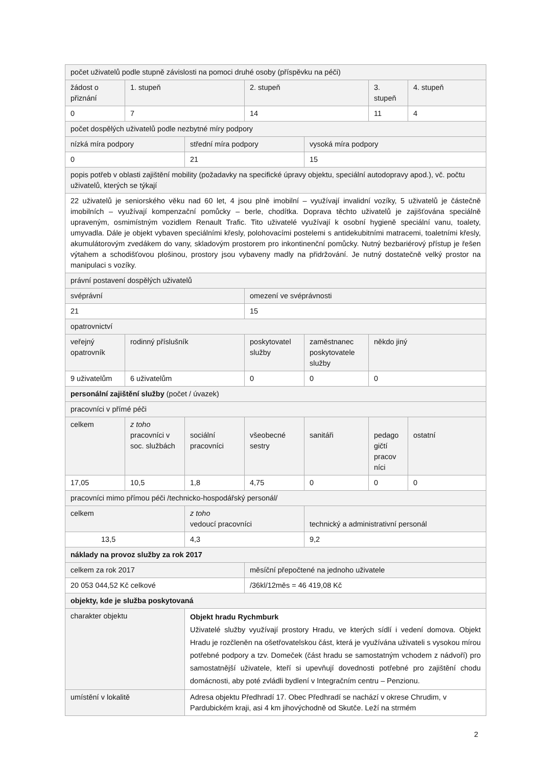| počet uživatelů podle stupně závislosti na pomoci druhé osoby (příspěvku na péči) | | | | | | |
| žádost o přiznání | 1. stupeň | | 2. stupeň | | 3. stupeň | 4. stupeň |
| 0 | 7 | | 14 | | 11 | 4 |
| počet dospělých uživatelů podle nezbytné míry podpory | | | | | | |
| nízká míra podpory | | střední míra podpory | | vysoká míra podpory | | |
| 0 | | 21 | | 15 | | |
| popis potřeb v oblasti zajištění mobility (požadavky na specifické úpravy objektu, speciální autodopravy apod.), vč. počtu uživatelů, kterých se týkají | | | | | | |
| 22 uživatelů je seniorského věku nad 60 let, 4 jsou plně imobilní – využívají invalidní vozíky, 5 uživatelů je částečně imobilních – využívají kompenzační pomůcky – berle, chodítka. Doprava těchto uživatelů je zajišťována speciálně upraveným, osmimístným vozidlem Renault Trafic. Tito uživatelé využívají k osobní hygieně speciální vanu, toalety, umyvadla. Dále je objekt vybaven speciálními křesly, polohovacími postelemi s antidekubitními matracemi, toaletními křesly, akumulátorovým zvedákem do vany, skladovým prostorem pro inkontinenční pomůcky. Nutný bezbariérový přístup je řešen výtahem a schodišťovou plošinou, prostory jsou vybaveny madly na přidržování. Je nutný dostatečně velký prostor na manipulaci s vozíky. | | | | | | |
| právní postavení dospělých uživatelů | | | | | | |
| svéprávní | | | omezení ve svéprávnosti | | | |
| 21 | | | 15 | | | |
| opatrovnictví | | | | | | |
| veřejný opatrovník | rodinný příslušník | | poskytovatel služby | zaměstnanec poskytovatele služby | někdo jiný | |
| 9 uživatelům | 6 uživatelům | | 0 | 0 | 0 | |
| personální zajištění služby (počet / úvazek) | | | | | | |
| pracovníci v přímé péči | | | | | | |
| celkem | z toho pracovníci v soc. službách | sociální pracovníci | všeobecné sestry | sanitáři | pedago gičtí pracov níci | ostatní |
| 17,05 | 10,5 | 1,8 | 4,75 | 0 | 0 | 0 |
| pracovníci mimo přímou péči /technicko-hospodářský personál/ | | | | | | |
| celkem | | z toho vedoucí pracovníci | | technický a administrativní personál | | |
| 13,5 | | 4,3 | | 9,2 | | |
| náklady na provoz služby za rok 2017 | | | | | | |
| celkem za rok 2017 | | | měsíční přepočtené na jednoho uživatele | | | |
| 20 053 044,52 Kč celkové | | | /36kl/12měs = 46 419,08 Kč | | | |
| objekty, kde je služba poskytovaná | | | | | | |
| charakter objektu | | Objekt hradu Rychmburk Uživatelé služby využívají prostory Hradu, ve kterých sídlí i vedení domova. Objekt Hradu je rozčleněn na ošetřovatelskou část, která je využívána uživateli s vysokou mírou potřebné podpory a tzv. Domeček (část hradu se samostatným vchodem z nádvoří) pro samostatnější uživatele, kteří si upevňují dovednosti potřebné pro zajištění chodu domácnosti, aby poté zvládli bydlení v Integračním centru – Penzionu. | | | | |
| umístění v lokalitě | | Adresa objektu Předhradí 17. Obec Předhradí se nachází v okrese Chrudim, v Pardubickém kraji, asi 4 km jihovýchodně od Skutče. Leží na strmém | | | | |
2